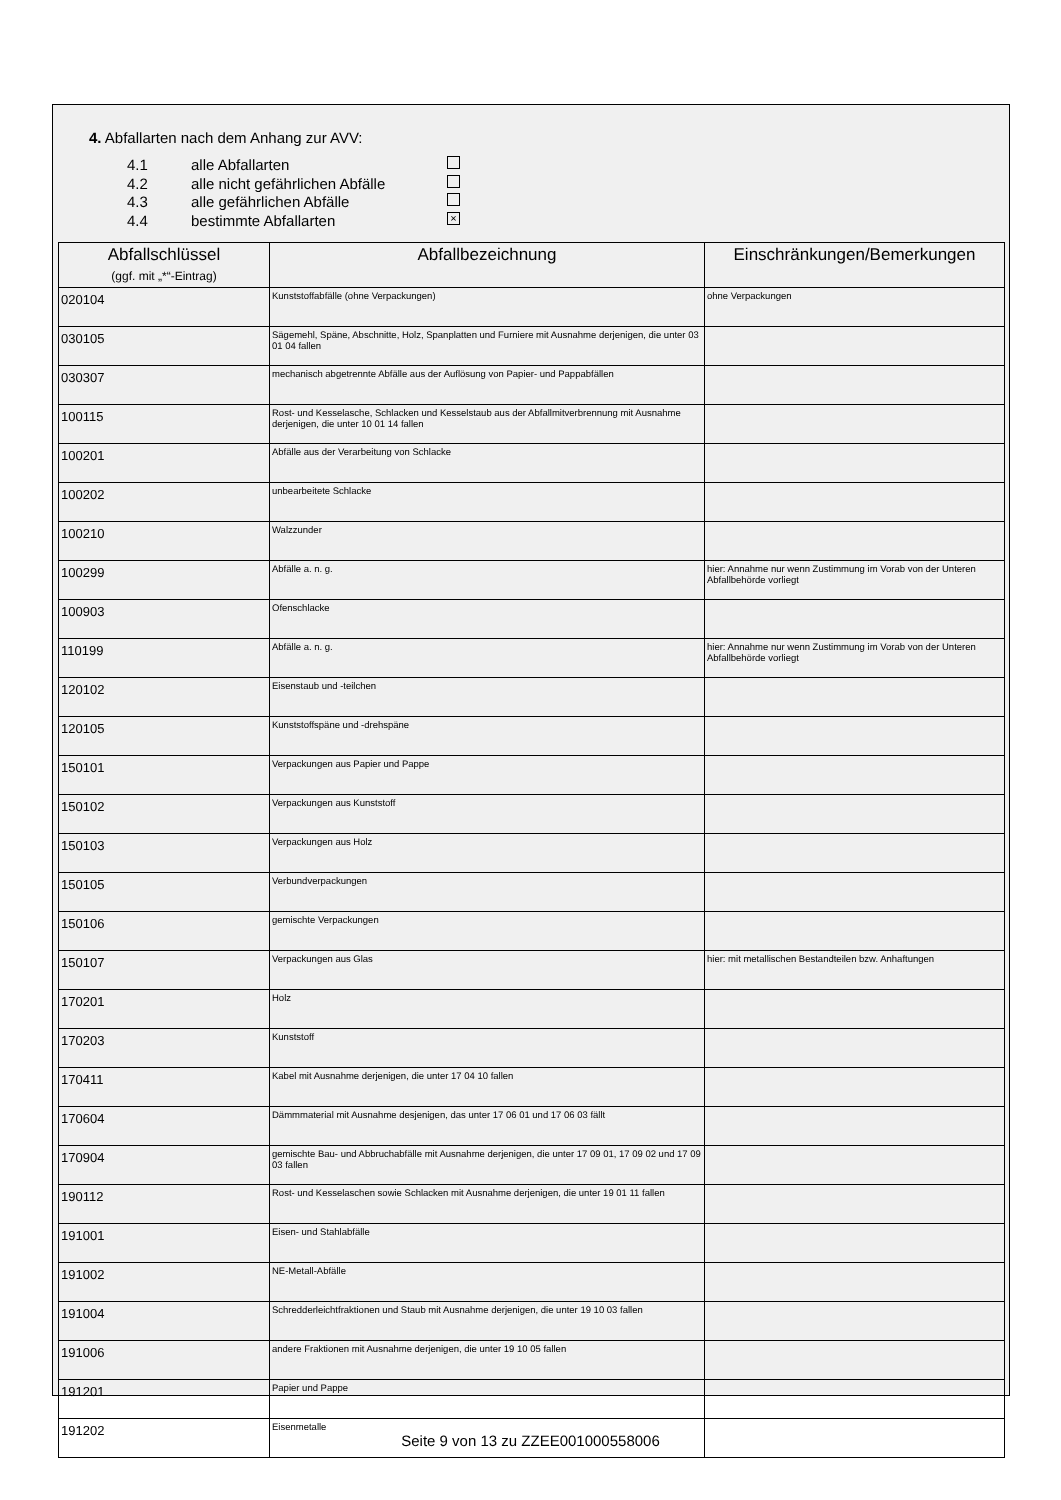4. Abfallarten nach dem Anhang zur AVV:
4.1 alle Abfallarten
4.2 alle nicht gefährlichen Abfälle
4.3 alle gefährlichen Abfälle
4.4 bestimmte Abfallarten ×
| Abfallschlüssel (ggf. mit „*“-Eintrag) | Abfallbezeichnung | Einschränkungen/Bemerkungen |
| --- | --- | --- |
| 020104 | Kunststoffabfälle (ohne Verpackungen) | ohne Verpackungen |
| 030105 | Sägemehl, Späne, Abschnitte, Holz, Spanplatten und Furniere mit Ausnahme derjenigen, die unter 03 01 04 fallen | |
| 030307 | mechanisch abgetrennte Abfälle aus der Auflösung von Papier- und Pappabfällen | |
| 100115 | Rost- und Kesselasche, Schlacken und Kesselstaub aus der Abfallmitverbrennung mit Ausnahme derjenigen, die unter 10 01 14 fallen | |
| 100201 | Abfälle aus der Verarbeitung von Schlacke | |
| 100202 | unbearbeitete Schlacke | |
| 100210 | Walzzunder | |
| 100299 | Abfälle a. n. g. | hier: Annahme nur wenn Zustimmung im Vorab von der Unteren Abfallbehörde vorliegt |
| 100903 | Ofenschlacke | |
| 110199 | Abfälle a. n. g. | hier: Annahme nur wenn Zustimmung im Vorab von der Unteren Abfallbehörde vorliegt |
| 120102 | Eisenstaub und -teilchen | |
| 120105 | Kunststoffspäne und -drehspäne | |
| 150101 | Verpackungen aus Papier und Pappe | |
| 150102 | Verpackungen aus Kunststoff | |
| 150103 | Verpackungen aus Holz | |
| 150105 | Verbundverpackungen | |
| 150106 | gemischte Verpackungen | |
| 150107 | Verpackungen aus Glas | hier: mit metallischen Bestandteilen bzw. Anhaftungen |
| 170201 | Holz | |
| 170203 | Kunststoff | |
| 170411 | Kabel mit Ausnahme derjenigen, die unter 17 04 10 fallen | |
| 170604 | Dämmmaterial mit Ausnahme desjenigen, das unter 17 06 01 und 17 06 03 fällt | |
| 170904 | gemischte Bau- und Abbruchabfälle mit Ausnahme derjenigen, die unter 17 09 01, 17 09 02 und 17 09 03 fallen | |
| 190112 | Rost- und Kesselaschen sowie Schlacken mit Ausnahme derjenigen, die unter 19 01 11 fallen | |
| 191001 | Eisen- und Stahlabfälle | |
| 191002 | NE-Metall-Abfälle | |
| 191004 | Schredderleichtfraktionen und Staub mit Ausnahme derjenigen, die unter 19 10 03 fallen | |
| 191006 | andere Fraktionen mit Ausnahme derjenigen, die unter 19 10 05 fallen | |
| 191201 | Papier und Pappe | |
| 191202 | Eisenmetalle | |
Seite 9 von 13 zu ZZEE001000558006